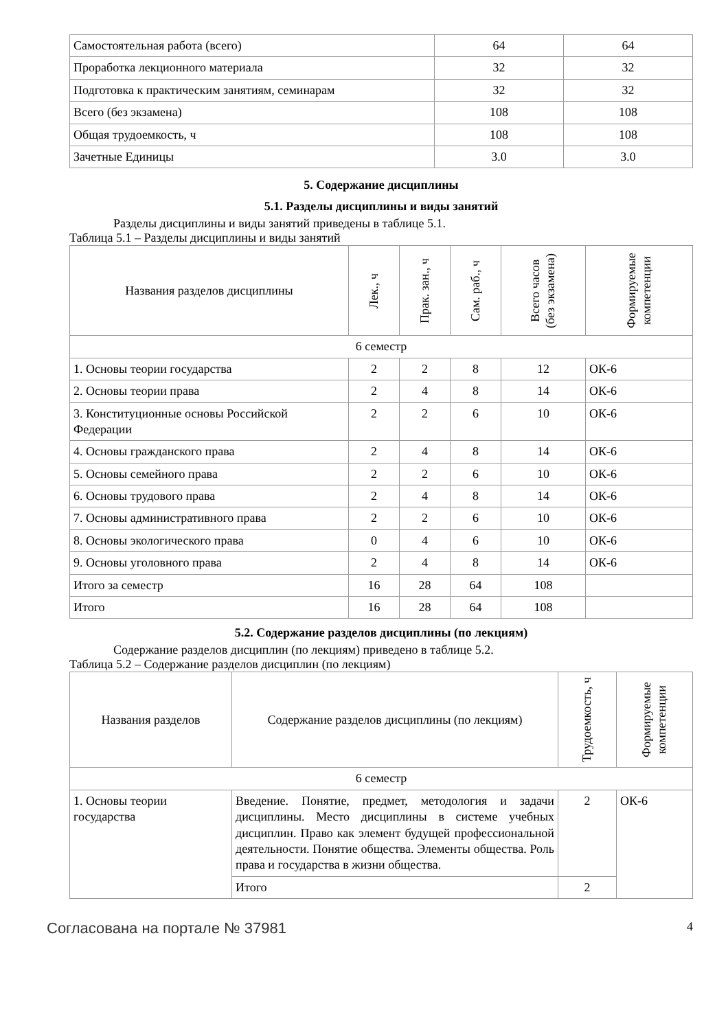| Самостоятельная работа (всего) | 64 | 64 |
| Проработка лекционного материала | 32 | 32 |
| Подготовка к практическим занятиям, семинарам | 32 | 32 |
| Всего (без экзамена) | 108 | 108 |
| Общая трудоемкость, ч | 108 | 108 |
| Зачетные Единицы | 3.0 | 3.0 |
5. Содержание дисциплины
5.1. Разделы дисциплины и виды занятий
Разделы дисциплины и виды занятий приведены в таблице 5.1.
Таблица 5.1 – Разделы дисциплины и виды занятий
| Названия разделов дисциплины | Лек., ч | Прак. зан., ч | Сам. раб., ч | Всего часов (без экзамена) | Формируемые компетенции |
| --- | --- | --- | --- | --- | --- |
| 6 семестр | | | | | |
| 1. Основы теории государства | 2 | 2 | 8 | 12 | ОК-6 |
| 2. Основы теории права | 2 | 4 | 8 | 14 | ОК-6 |
| 3. Конституционные основы Российской Федерации | 2 | 2 | 6 | 10 | ОК-6 |
| 4. Основы гражданского права | 2 | 4 | 8 | 14 | ОК-6 |
| 5. Основы семейного права | 2 | 2 | 6 | 10 | ОК-6 |
| 6. Основы трудового права | 2 | 4 | 8 | 14 | ОК-6 |
| 7. Основы административного права | 2 | 2 | 6 | 10 | ОК-6 |
| 8. Основы экологического права | 0 | 4 | 6 | 10 | ОК-6 |
| 9. Основы уголовного права | 2 | 4 | 8 | 14 | ОК-6 |
| Итого за семестр | 16 | 28 | 64 | 108 | |
| Итого | 16 | 28 | 64 | 108 | |
5.2. Содержание разделов дисциплины (по лекциям)
Содержание разделов дисциплин (по лекциям) приведено в таблице 5.2.
Таблица 5.2 – Содержание разделов дисциплин (по лекциям)
| Названия разделов | Содержание разделов дисциплины (по лекциям) | Трудоемкость, ч | Формируемые компетенции |
| --- | --- | --- | --- |
| 6 семестр | | | |
| 1. Основы теории государства | Введение. Понятие, предмет, методология и задачи дисциплины. Место дисциплины в системе учебных дисциплин. Право как элемент будущей профессиональной деятельности. Понятие общества. Элементы общества. Роль права и государства в жизни общества. | 2 | ОК-6 |
| | Итого | 2 | |
Согласована на портале № 37981 4